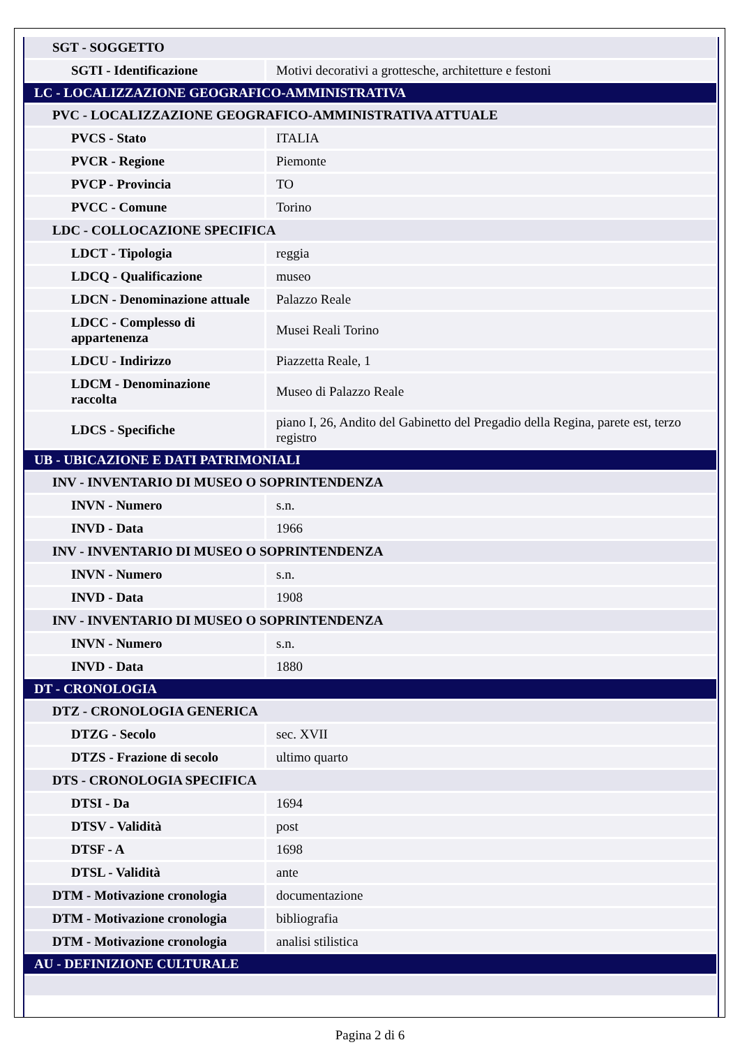| SGT - SOGGETTO | |
| SGTI - Identificazione | Motivi decorativi a grottesche, architetture e festoni |
| LC - LOCALIZZAZIONE GEOGRAFICO-AMMINISTRATIVA | |
| PVC - LOCALIZZAZIONE GEOGRAFICO-AMMINISTRATIVA ATTUALE | |
| PVCS - Stato | ITALIA |
| PVCR - Regione | Piemonte |
| PVCP - Provincia | TO |
| PVCC - Comune | Torino |
| LDC - COLLOCAZIONE SPECIFICA | |
| LDCT - Tipologia | reggia |
| LDCQ - Qualificazione | museo |
| LDCN - Denominazione attuale | Palazzo Reale |
| LDCC - Complesso di appartenenza | Musei Reali Torino |
| LDCU - Indirizzo | Piazzetta Reale, 1 |
| LDCM - Denominazione raccolta | Museo di Palazzo Reale |
| LDCS - Specifiche | piano I, 26, Andito del Gabinetto del Pregadio della Regina, parete est, terzo registro |
| UB - UBICAZIONE E DATI PATRIMONIALI | |
| INV - INVENTARIO DI MUSEO O SOPRINTENDENZA | |
| INVN - Numero | s.n. |
| INVD - Data | 1966 |
| INV - INVENTARIO DI MUSEO O SOPRINTENDENZA | |
| INVN - Numero | s.n. |
| INVD - Data | 1908 |
| INV - INVENTARIO DI MUSEO O SOPRINTENDENZA | |
| INVN - Numero | s.n. |
| INVD - Data | 1880 |
| DT - CRONOLOGIA | |
| DTZ - CRONOLOGIA GENERICA | |
| DTZG - Secolo | sec. XVII |
| DTZS - Frazione di secolo | ultimo quarto |
| DTS - CRONOLOGIA SPECIFICA | |
| DTSI - Da | 1694 |
| DTSV - Validità | post |
| DTSF - A | 1698 |
| DTSL - Validità | ante |
| DTM - Motivazione cronologia | documentazione |
| DTM - Motivazione cronologia | bibliografia |
| DTM - Motivazione cronologia | analisi stilistica |
| AU - DEFINIZIONE CULTURALE | |
Pagina 2 di 6